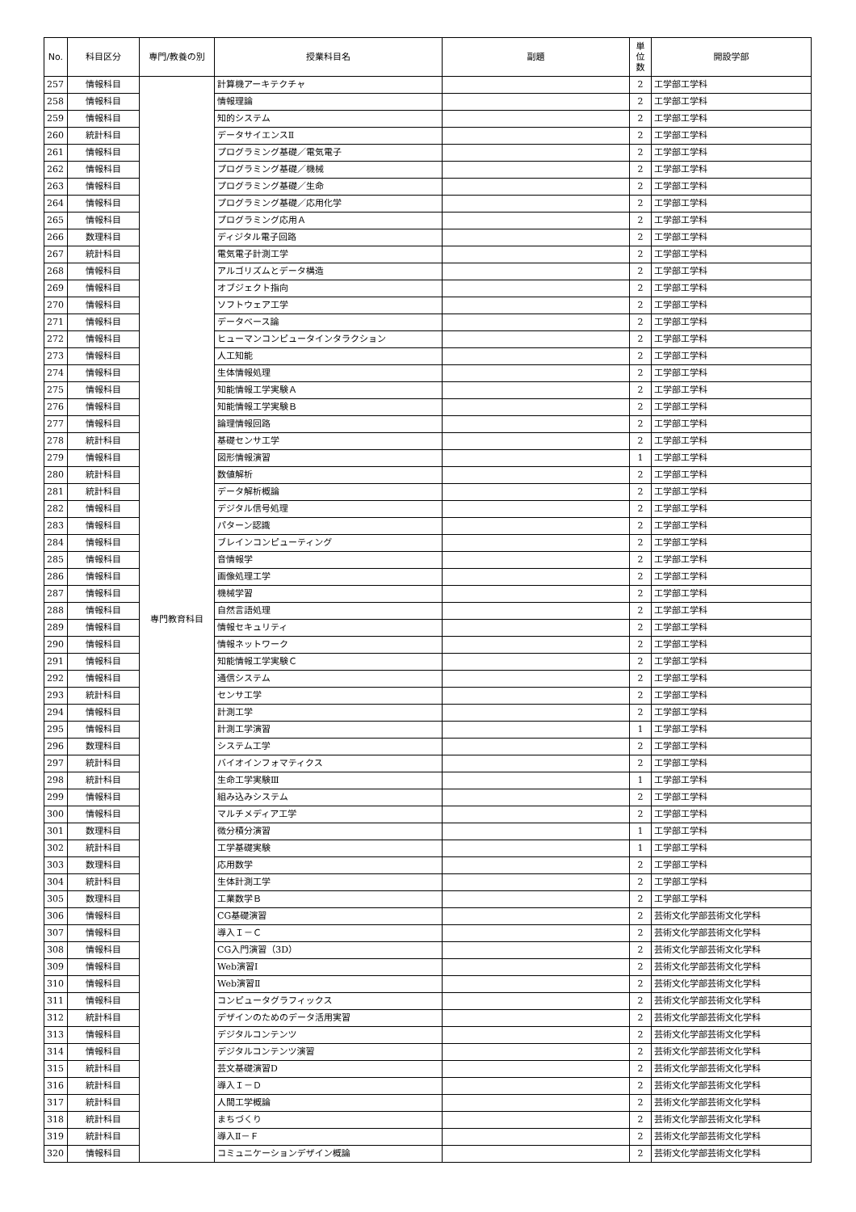| No. | 科目区分 | 専門/教養の別 | 授業科目名 | 副題 | 単 位 数 | 開設学部 |
| --- | --- | --- | --- | --- | --- | --- |
| 257 | 情報科目 | 専門教育科目 | 計算機アーキテクチャ | | 2 | 工学部工学科 |
| 258 | 情報科目 | | 情報理論 | | 2 | 工学部工学科 |
| 259 | 情報科目 | | 知的システム | | 2 | 工学部工学科 |
| 260 | 統計科目 | | データサイエンスⅡ | | 2 | 工学部工学科 |
| 261 | 情報科目 | | プログラミング基礎／電気電子 | | 2 | 工学部工学科 |
| 262 | 情報科目 | | プログラミング基礎／機械 | | 2 | 工学部工学科 |
| 263 | 情報科目 | | プログラミング基礎／生命 | | 2 | 工学部工学科 |
| 264 | 情報科目 | | プログラミング基礎／応用化学 | | 2 | 工学部工学科 |
| 265 | 情報科目 | | プログラミング応用Ａ | | 2 | 工学部工学科 |
| 266 | 数理科目 | | ディジタル電子回路 | | 2 | 工学部工学科 |
| 267 | 統計科目 | | 電気電子計測工学 | | 2 | 工学部工学科 |
| 268 | 情報科目 | | アルゴリズムとデータ構造 | | 2 | 工学部工学科 |
| 269 | 情報科目 | | オブジェクト指向 | | 2 | 工学部工学科 |
| 270 | 情報科目 | | ソフトウェア工学 | | 2 | 工学部工学科 |
| 271 | 情報科目 | | データベース論 | | 2 | 工学部工学科 |
| 272 | 情報科目 | | ヒューマンコンピュータインタラクション | | 2 | 工学部工学科 |
| 273 | 情報科目 | | 人工知能 | | 2 | 工学部工学科 |
| 274 | 情報科目 | | 生体情報処理 | | 2 | 工学部工学科 |
| 275 | 情報科目 | | 知能情報工学実験Ａ | | 2 | 工学部工学科 |
| 276 | 情報科目 | | 知能情報工学実験Ｂ | | 2 | 工学部工学科 |
| 277 | 情報科目 | | 論理情報回路 | | 2 | 工学部工学科 |
| 278 | 統計科目 | | 基礎センサ工学 | | 2 | 工学部工学科 |
| 279 | 情報科目 | | 図形情報演習 | | 1 | 工学部工学科 |
| 280 | 統計科目 | | 数値解析 | | 2 | 工学部工学科 |
| 281 | 統計科目 | | データ解析概論 | | 2 | 工学部工学科 |
| 282 | 情報科目 | | デジタル信号処理 | | 2 | 工学部工学科 |
| 283 | 情報科目 | | パターン認識 | | 2 | 工学部工学科 |
| 284 | 情報科目 | | ブレインコンピューティング | | 2 | 工学部工学科 |
| 285 | 情報科目 | | 音情報学 | | 2 | 工学部工学科 |
| 286 | 情報科目 | | 画像処理工学 | | 2 | 工学部工学科 |
| 287 | 情報科目 | | 機械学習 | | 2 | 工学部工学科 |
| 288 | 情報科目 | | 自然言語処理 | | 2 | 工学部工学科 |
| 289 | 情報科目 | | 情報セキュリティ | | 2 | 工学部工学科 |
| 290 | 情報科目 | | 情報ネットワーク | | 2 | 工学部工学科 |
| 291 | 情報科目 | | 知能情報工学実験Ｃ | | 2 | 工学部工学科 |
| 292 | 情報科目 | | 通信システム | | 2 | 工学部工学科 |
| 293 | 統計科目 | | センサ工学 | | 2 | 工学部工学科 |
| 294 | 情報科目 | | 計測工学 | | 2 | 工学部工学科 |
| 295 | 情報科目 | | 計測工学演習 | | 1 | 工学部工学科 |
| 296 | 数理科目 | | システム工学 | | 2 | 工学部工学科 |
| 297 | 統計科目 | | バイオインフォマティクス | | 2 | 工学部工学科 |
| 298 | 統計科目 | | 生命工学実験Ⅲ | | 1 | 工学部工学科 |
| 299 | 情報科目 | | 組み込みシステム | | 2 | 工学部工学科 |
| 300 | 情報科目 | | マルチメディア工学 | | 2 | 工学部工学科 |
| 301 | 数理科目 | | 微分積分演習 | | 1 | 工学部工学科 |
| 302 | 統計科目 | | 工学基礎実験 | | 1 | 工学部工学科 |
| 303 | 数理科目 | | 応用数学 | | 2 | 工学部工学科 |
| 304 | 統計科目 | | 生体計測工学 | | 2 | 工学部工学科 |
| 305 | 数理科目 | | 工業数学Ｂ | | 2 | 工学部工学科 |
| 306 | 情報科目 | | CG基礎演習 | | 2 | 芸術文化学部芸術文化学科 |
| 307 | 情報科目 | | 導入Ｉ－Ｃ | | 2 | 芸術文化学部芸術文化学科 |
| 308 | 情報科目 | | CG入門演習（3D） | | 2 | 芸術文化学部芸術文化学科 |
| 309 | 情報科目 | | Web演習Ⅰ | | 2 | 芸術文化学部芸術文化学科 |
| 310 | 情報科目 | | Web演習Ⅱ | | 2 | 芸術文化学部芸術文化学科 |
| 311 | 情報科目 | | コンピュータグラフィックス | | 2 | 芸術文化学部芸術文化学科 |
| 312 | 統計科目 | | デザインのためのデータ活用実習 | | 2 | 芸術文化学部芸術文化学科 |
| 313 | 情報科目 | | デジタルコンテンツ | | 2 | 芸術文化学部芸術文化学科 |
| 314 | 情報科目 | | デジタルコンテンツ演習 | | 2 | 芸術文化学部芸術文化学科 |
| 315 | 統計科目 | | 芸文基礎演習D | | 2 | 芸術文化学部芸術文化学科 |
| 316 | 統計科目 | | 導入Ｉ－Ｄ | | 2 | 芸術文化学部芸術文化学科 |
| 317 | 統計科目 | | 人間工学概論 | | 2 | 芸術文化学部芸術文化学科 |
| 318 | 統計科目 | | まちづくり | | 2 | 芸術文化学部芸術文化学科 |
| 319 | 統計科目 | | 導入Ⅱ－Ｆ | | 2 | 芸術文化学部芸術文化学科 |
| 320 | 情報科目 | | コミュニケーションデザイン概論 | | 2 | 芸術文化学部芸術文化学科 |